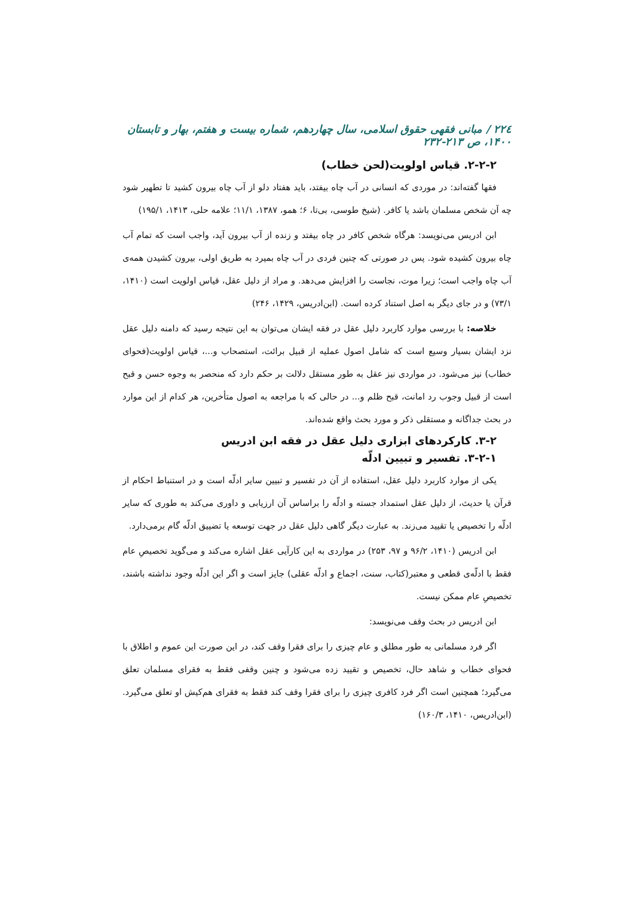۲۲٤ / مبانی فقهی حقوق اسلامی، سال چهاردهم، شماره بیست و هفتم، بهار و تابستان ۱۴۰۰، ص ۲۱۳-۲۳۲
۲-۲-۲. قیاس اولویت(لحن خطاب)
فقها گفته‌اند: در موردی که انسانی در آب چاه بیفتد، باید هفتاد دلو از آب چاه بیرون کشید تا تطهیر شود چه آن شخص مسلمان باشد یا کافر. (شیخ طوسی، بی‌تا، ۶؛ همو، ۱۳۸۷، ۱۱/۱؛ علامه حلی، ۱۴۱۳، ۱۹۵/۱)
ابن ادریس می‌نویسد: هرگاه شخص کافر در چاه بیفتد و زنده از آب بیرون آید، واجب است که تمام آب چاه بیرون کشیده شود. پس در صورتی که چنین فردی در آب چاه بمیرد به طریق اولی، بیرون کشیدن همه‌ی آب چاه واجب است؛ زیرا موت، نجاست را افزایش می‌دهد. و مراد از دلیل عقل، قیاس اولویت است (۱۴۱۰، ۷۳/۱) و در جای دیگر به اصل استناد کرده است. (ابن‌ادریس، ۱۴۲۹، ۲۴۶)
خلاصه: با بررسی موارد کاربرد دلیل عقل در فقه ایشان می‌توان به این نتیجه رسید که دامنه دلیل عقل نزد ایشان بسیار وسیع است که شامل اصول عملیه از قبیل برائت، استصحاب و...، قیاس اولویت(فحوای خطاب) نیز می‌شود. در مواردی نیز عقل به طور مستقل دلالت بر حکم دارد که منحصر به وجوه حسن و قبح است از قبیل وجوب رد امانت، قبح ظلم و... در حالی که با مراجعه به اصول متأخرین، هر کدام از این موارد در بحث جداگانه و مستقلی ذکر و مورد بحث واقع شده‌اند.
۳-۲. کارکردهای ابزاری دلیل عقل در فقه ابن ادریس
۳-۲-۱. تفسیر و تبیین ادلّه
یکی از موارد کاربرد دلیل عقل، استفاده از آن در تفسیر و تبیین سایر ادلّه است و در استنباط احکام از قرآن یا حدیث، از دلیل عقل استمداد جسته و ادلّه را براساس آن ارزیابی و داوری می‌کند به طوری که سایر ادلّه را تخصیص یا تقیید می‌زند. به عبارت دیگر گاهی دلیل عقل در جهت توسعه یا تضییق ادلّه گام برمی‌دارد.
ابن ادریس (۱۴۱۰، ۹۶/۲ و ۹۷، ۲۵۳) در مواردی به این کارآیی عقل اشاره می‌کند و می‌گوید تخصیصِ عام فقط با ادلّه‌ی قطعی و معتبر(کتاب، سنت، اجماع و ادلّه عقلی) جایز است و اگر این ادلّه وجود نداشته باشند، تخصیصِ عام ممکن نیست.
ابن ادریس در بحث وقف می‌نویسد:
اگر فرد مسلمانی به طور مطلق و عام چیزی را برای فقرا وقف کند، در این صورت این عموم و اطلاق با فحوای خطاب و شاهد حال، تخصیص و تقیید زده می‌شود و چنین وقفی فقط به فقرای مسلمان تعلق می‌گیرد؛ همچنین است اگر فرد کافری چیزی را برای فقرا وقف کند فقط به فقرای هم‌کیش او تعلق می‌گیرد. (ابن‌ادریس، ۱۴۱۰، ۱۶۰/۳)